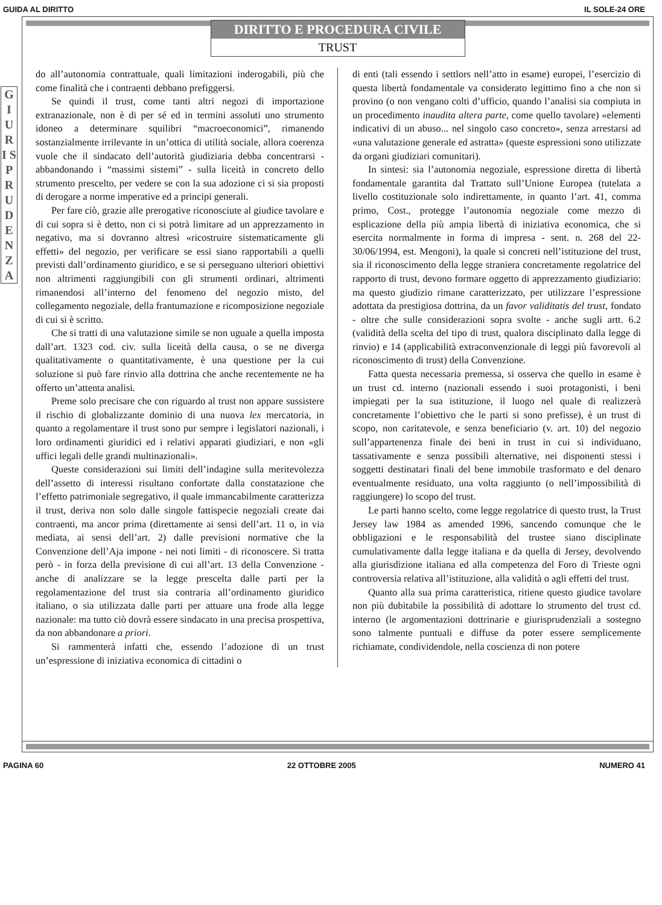GUIDA AL DIRITTO IL SOLE-24 ORE
DIRITTO E PROCEDURA CIVILE
TRUST
G I U R I S P R U D E N Z A
do all’autonomia contrattuale, quali limitazioni inderogabili, più che come finalità che i contraenti debbano prefiggersi.
Se quindi il trust, come tanti altri negozi di importazione extranazionale, non è di per sé ed in termini assoluti uno strumento idoneo a determinare squilibri “macroeconomici”, rimanendo sostanzialmente irrilevante in un’ottica di utilità sociale, allora coerenza vuole che il sindacato dell’autorità giudiziaria debba concentrarsi - abbandonando i “massimi sistemi” - sulla liceità in concreto dello strumento prescelto, per vedere se con la sua adozione ci si sia proposti di derogare a norme imperative ed a principi generali.
Per fare ciò, grazie alle prerogative riconosciute al giudice tavolare e di cui sopra si è detto, non ci si potrà limitare ad un apprezzamento in negativo, ma si dovranno altresì «ricostruire sistematicamente gli effetti» del negozio, per verificare se essi siano rapportabili a quelli previsti dall’ordinamento giuridico, e se si perseguano ulteriori obiettivi non altrimenti raggiungibili con gli strumenti ordinari, altrimenti rimanendosi all’interno del fenomeno del negozio misto, del collegamento negoziale, della frantumazione e ricomposizione negoziale di cui si è scritto.
Che si tratti di una valutazione simile se non uguale a quella imposta dall’art. 1323 cod. civ. sulla liceità della causa, o se ne diverga qualitativamente o quantitativamente, è una questione per la cui soluzione si può fare rinvio alla dottrina che anche recentemente ne ha offerto un’attenta analisi.
Preme solo precisare che con riguardo al trust non appare sussistere il rischio di globalizzante dominio di una nuova lex mercatoria, in quanto a regolamentare il trust sono pur sempre i legislatori nazionali, i loro ordinamenti giuridici ed i relativi apparati giudiziari, e non «gli uffici legali delle grandi multinazionali».
Queste considerazioni sui limiti dell’indagine sulla meritevolezza dell’assetto di interessi risultano confortate dalla constatazione che l’effetto patrimoniale segregativo, il quale immancabilmente caratterizza il trust, deriva non solo dalle singole fattispecie negoziali create dai contraenti, ma ancor prima (direttamente ai sensi dell’art. 11 o, in via mediata, ai sensi dell’art. 2) dalle previsioni normative che la Convenzione dell’Aja impone - nei noti limiti - di riconoscere. Si tratta però - in forza della previsione di cui all’art. 13 della Convenzione - anche di analizzare se la legge prescelta dalle parti per la regolamentazione del trust sia contraria all’ordinamento giuridico italiano, o sia utilizzata dalle parti per attuare una frode alla legge nazionale: ma tutto ciò dovrà essere sindacato in una precisa prospettiva, da non abbandonare a priori.
Si rammenterà infatti che, essendo l’adozione di un trust un’espressione di iniziativa economica di cittadini o
di enti (tali essendo i settlors nell’atto in esame) europei, l’esercizio di questa libertà fondamentale va considerato legittimo fino a che non si provino (o non vengano colti d’ufficio, quando l’analisi sia compiuta in un procedimento inaudita altera parte, come quello tavolare) «elementi indicativi di un abuso... nel singolo caso concreto», senza arrestarsi ad «una valutazione generale ed astratta» (queste espressioni sono utilizzate da organi giudiziari comunitari).
In sintesi: sia l’autonomia negoziale, espressione diretta di libertà fondamentale garantita dal Trattato sull’Unione Europea (tutelata a livello costituzionale solo indirettamente, in quanto l’art. 41, comma primo, Cost., protegge l’autonomia negoziale come mezzo di esplicazione della più ampia libertà di iniziativa economica, che si esercita normalmente in forma di impresa - sent. n. 268 del 22-30/06/1994, est. Mengoni), la quale si concreti nell’istituzione del trust, sia il riconoscimento della legge straniera concretamente regolatrice del rapporto di trust, devono formare oggetto di apprezzamento giudiziario: ma questo giudizio rimane caratterizzato, per utilizzare l’espressione adottata da prestigiosa dottrina, da un favor validitatis del trust, fondato - oltre che sulle considerazioni sopra svolte - anche sugli artt. 6.2 (validità della scelta del tipo di trust, qualora disciplinato dalla legge di rinvio) e 14 (applicabilità extraconvenzionale di leggi più favorevoli al riconoscimento di trust) della Convenzione.
Fatta questa necessaria premessa, si osserva che quello in esame è un trust cd. interno (nazionali essendo i suoi protagonisti, i beni impiegati per la sua istituzione, il luogo nel quale di realizzerà concretamente l’obiettivo che le parti si sono prefisse), è un trust di scopo, non caritatevole, e senza beneficiario (v. art. 10) del negozio sull’appartenenza finale dei beni in trust in cui si individuano, tassativamente e senza possibili alternative, nei disponenti stessi i soggetti destinatari finali del bene immobile trasformato e del denaro eventualmente residuato, una volta raggiunto (o nell’impossibilità di raggiungere) lo scopo del trust.
Le parti hanno scelto, come legge regolatrice di questo trust, la Trust Jersey law 1984 as amended 1996, sancendo comunque che le obbligazioni e le responsabilità del trustee siano disciplinate cumulativamente dalla legge italiana e da quella di Jersey, devolvendo alla giurisdizione italiana ed alla competenza del Foro di Trieste ogni controversia relativa all’istituzione, alla validità o agli effetti del trust.
Quanto alla sua prima caratteristica, ritiene questo giudice tavolare non più dubitabile la possibilità di adottare lo strumento del trust cd. interno (le argomentazioni dottrinarie e giurisprudenziali a sostegno sono talmente puntuali e diffuse da poter essere semplicemente richiamate, condividendole, nella coscienza di non potere
PAGINA 60 22 OTTOBRE 2005 NUMERO 41